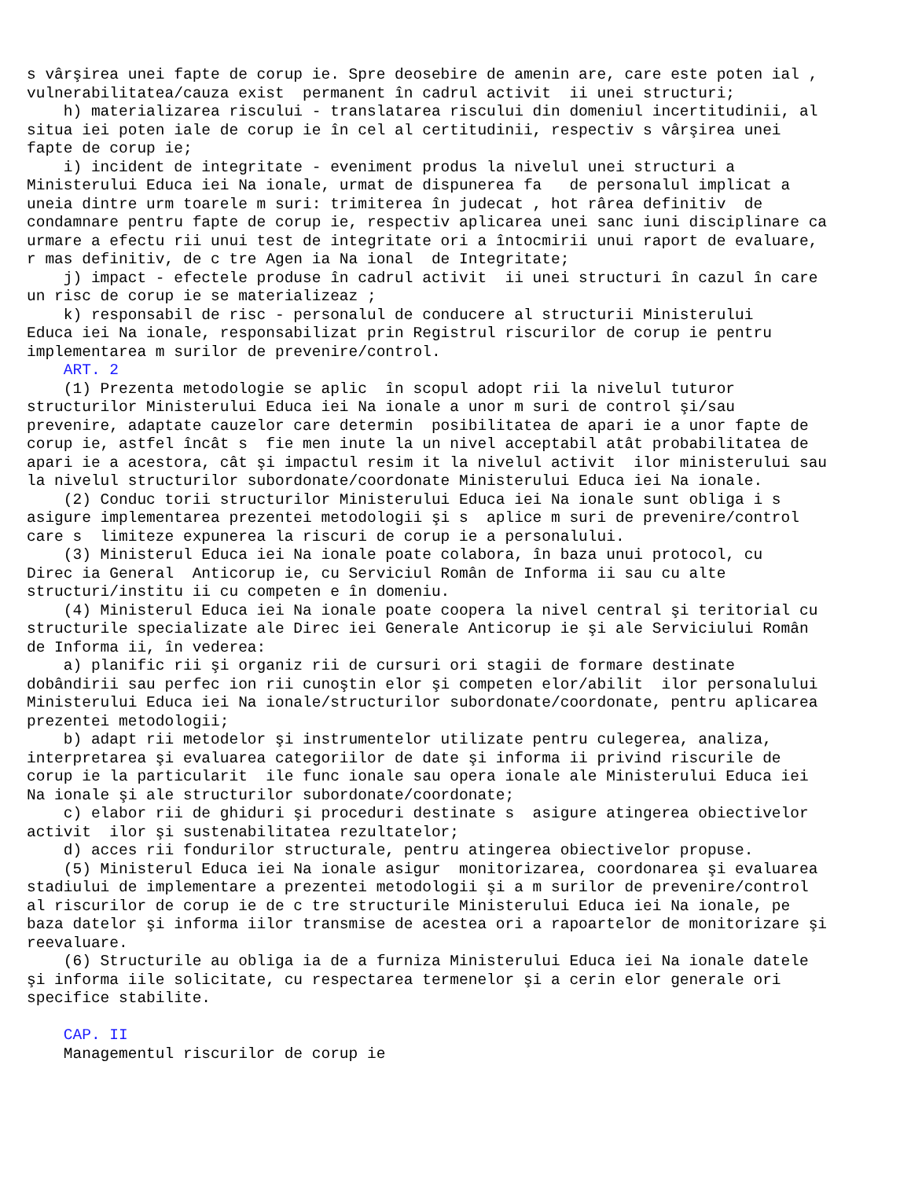s vârşirea unei fapte de corup ie. Spre deosebire de amenin are, care este poten ial ,
vulnerabilitatea/cauza exist  permanent în cadrul activit  ii unei structuri;
    h) materializarea riscului - translatarea riscului din domeniul incertitudinii, al
situa iei poten iale de corup ie în cel al certitudinii, respectiv s vârşirea unei
fapte de corup ie;
    i) incident de integritate - eveniment produs la nivelul unei structuri a
Ministerului Educa iei Na ionale, urmat de dispunerea fa   de personalul implicat a
uneia dintre urm toarele m suri: trimiterea în judecat , hot rârea definitiv  de
condamnare pentru fapte de corup ie, respectiv aplicarea unei sanc iuni disciplinare ca
urmare a efectu rii unui test de integritate ori a întocmirii unui raport de evaluare,
r mas definitiv, de c tre Agen ia Na ional  de Integritate;
    j) impact - efectele produse în cadrul activit  ii unei structuri în cazul în care
un risc de corup ie se materializeaz ;
    k) responsabil de risc - personalul de conducere al structurii Ministerului
Educa iei Na ionale, responsabilizat prin Registrul riscurilor de corup ie pentru
implementarea m surilor de prevenire/control.
    ART. 2
    (1) Prezenta metodologie se aplic  în scopul adopt rii la nivelul tuturor
structurilor Ministerului Educa iei Na ionale a unor m suri de control şi/sau
prevenire, adaptate cauzelor care determin  posibilitatea de apari ie a unor fapte de
corup ie, astfel încât s  fie men inute la un nivel acceptabil atât probabilitatea de
apari ie a acestora, cât şi impactul resim it la nivelul activit  ilor ministerului sau
la nivelul structurilor subordonate/coordonate Ministerului Educa iei Na ionale.
    (2) Conduc torii structurilor Ministerului Educa iei Na ionale sunt obliga i s
asigure implementarea prezentei metodologii şi s  aplice m suri de prevenire/control
care s  limiteze expunerea la riscuri de corup ie a personalului.
    (3) Ministerul Educa iei Na ionale poate colabora, în baza unui protocol, cu
Direc ia General  Anticorup ie, cu Serviciul Român de Informa ii sau cu alte
structuri/institu ii cu competen e în domeniu.
    (4) Ministerul Educa iei Na ionale poate coopera la nivel central şi teritorial cu
structurile specializate ale Direc iei Generale Anticorup ie şi ale Serviciului Român
de Informa ii, în vederea:
    a) planific rii şi organiz rii de cursuri ori stagii de formare destinate
dobândirii sau perfec ion rii cunoştin elor şi competen elor/abilit  ilor personalului
Ministerului Educa iei Na ionale/structurilor subordonate/coordonate, pentru aplicarea
prezentei metodologii;
    b) adapt rii metodelor şi instrumentelor utilizate pentru culegerea, analiza,
interpretarea şi evaluarea categoriilor de date şi informa ii privind riscurile de
corup ie la particularit  ile func ionale sau opera ionale ale Ministerului Educa iei
Na ionale şi ale structurilor subordonate/coordonate;
    c) elabor rii de ghiduri şi proceduri destinate s  asigure atingerea obiectivelor
activit  ilor şi sustenabilitatea rezultatelor;
    d) acces rii fondurilor structurale, pentru atingerea obiectivelor propuse.
    (5) Ministerul Educa iei Na ionale asigur  monitorizarea, coordonarea şi evaluarea
stadiului de implementare a prezentei metodologii şi a m surilor de prevenire/control
al riscurilor de corup ie de c tre structurile Ministerului Educa iei Na ionale, pe
baza datelor şi informa iilor transmise de acestea ori a rapoartelor de monitorizare şi
reevaluare.
    (6) Structurile au obliga ia de a furniza Ministerului Educa iei Na ionale datele
şi informa iile solicitate, cu respectarea termenelor şi a cerin elor generale ori
specifice stabilite.

    CAP. II
    Managementul riscurilor de corup ie